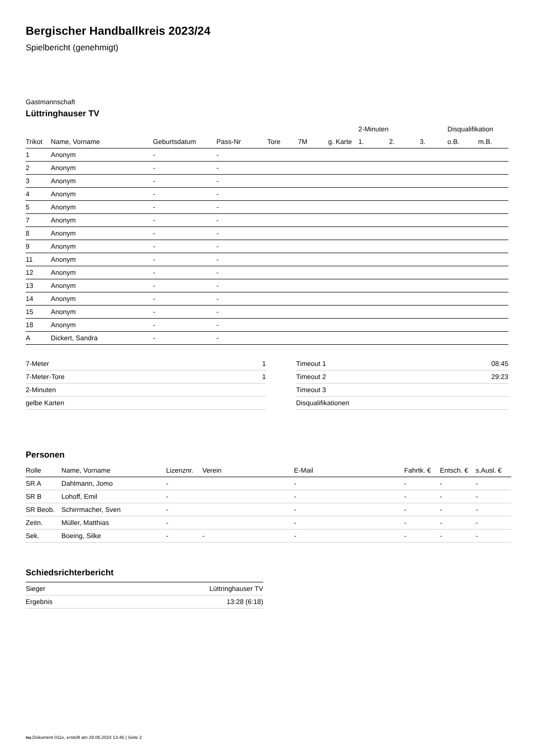Bergischer Handballkreis 2023/24
Spielbericht (genehmigt)
Gastmannschaft
Lüttringhauser TV
| | | | | | | | 2-Minuten | | | Disqualifikation | |
| --- | --- | --- | --- | --- | --- | --- | --- | --- | --- | --- | --- |
| Trikot | Name, Vorname | Geburtsdatum | Pass-Nr | Tore | 7M | g. Karte | 1. | 2. | 3. | o.B. | m.B. |
| 1 | Anonym | - | - | | | | | | | | |
| 2 | Anonym | - | - | | | | | | | | |
| 3 | Anonym | - | - | | | | | | | | |
| 4 | Anonym | - | - | | | | | | | | |
| 5 | Anonym | - | - | | | | | | | | |
| 7 | Anonym | - | - | | | | | | | | |
| 8 | Anonym | - | - | | | | | | | | |
| 9 | Anonym | - | - | | | | | | | | |
| 11 | Anonym | - | - | | | | | | | | |
| 12 | Anonym | - | - | | | | | | | | |
| 13 | Anonym | - | - | | | | | | | | |
| 14 | Anonym | - | - | | | | | | | | |
| 15 | Anonym | - | - | | | | | | | | |
| 18 | Anonym | - | - | | | | | | | | |
| A | Dickert, Sandra | - | - | | | | | | | | |
| 7-Meter | 1 |
| 7-Meter-Tore | 1 |
| 2-Minuten | |
| gelbe Karten | |
| Timeout 1 | 08:45 |
| Timeout 2 | 29:23 |
| Timeout 3 | |
| Disqualifikationen | |
Personen
| Rolle | Name, Vorname | Lizenznr. | Verein | E-Mail | Fahrtk. € | Entsch. € | s.Ausl. € |
| --- | --- | --- | --- | --- | --- | --- | --- |
| SR A | Dahlmann, Jomo | - | | - | - | - | - |
| SR B | Lohoff, Emil | - | | - | - | - | - |
| SR Beob. | Schirrmacher, Sven | - | | - | - | - | - |
| Zeitn. | Müller, Matthias | - | | - | - | - | - |
| Sek. | Boeing, Silke | - | - | - | - | - | - |
Schiedsrichterbericht
| Sieger | Lüttringhauser TV |
| Ergebnis | 13:28 (6:18) |
nu.Dokument 011e, erstellt am 29.06.2024 13:46 | Seite 2